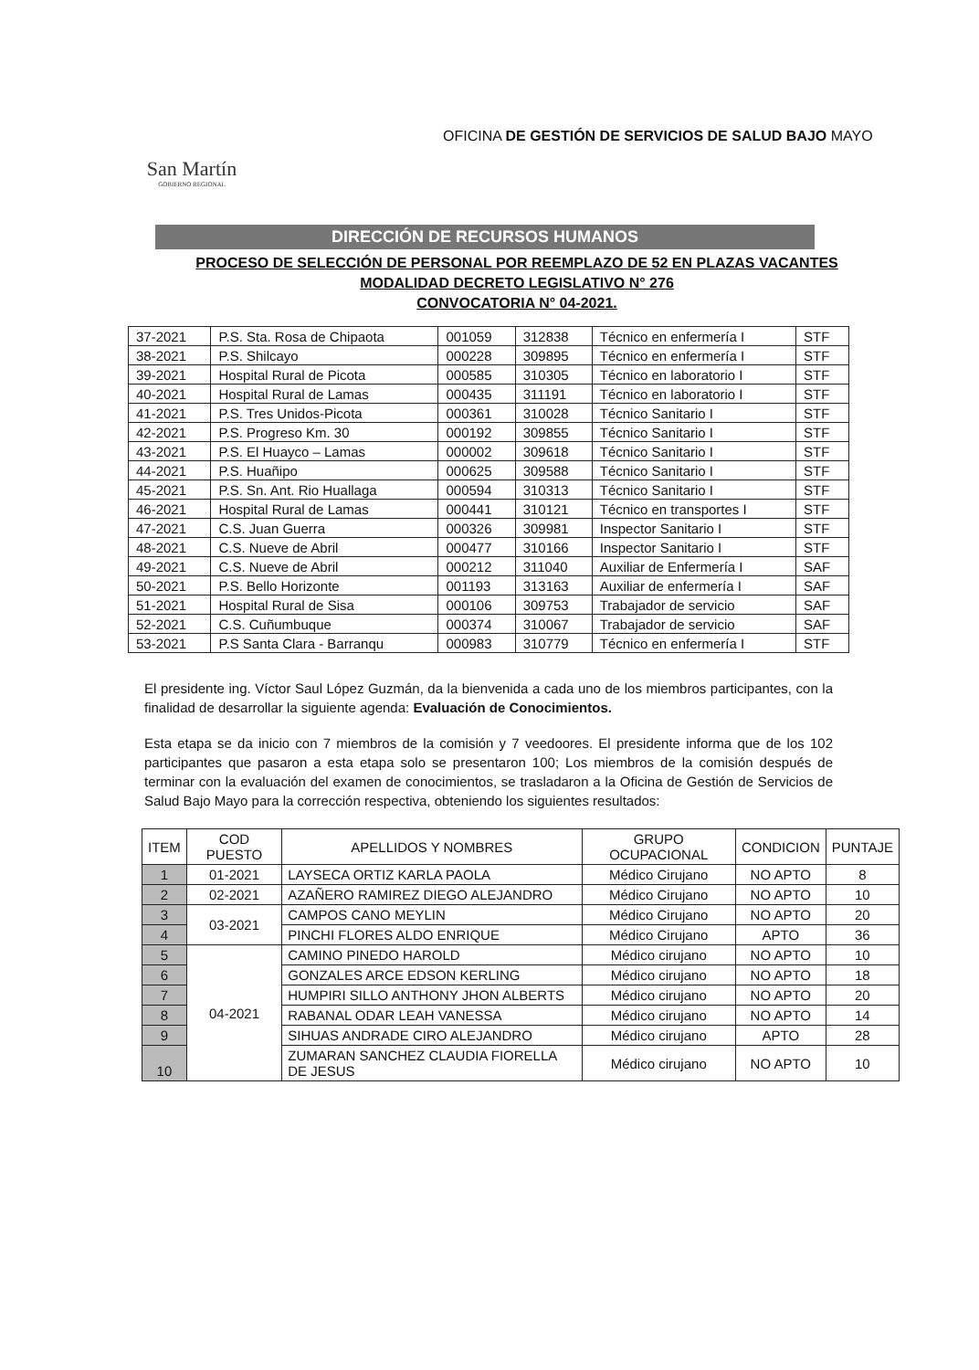San Martín
GOBIERNO REGIONAL
OFICINA DE GESTIÓN DE SERVICIOS DE SALUD BAJO MAYO
DIRECCIÓN DE RECURSOS HUMANOS
PROCESO DE SELECCIÓN DE PERSONAL POR REEMPLAZO DE 52 EN PLAZAS VACANTES
MODALIDAD DECRETO LEGISLATIVO N° 276
CONVOCATORIA N° 04-2021.
| 37-2021 | P.S. Sta. Rosa de Chipaota | 001059 | 312838 | Técnico en enfermería I | STF |
| 38-2021 | P.S. Shilcayo | 000228 | 309895 | Técnico en enfermería I | STF |
| 39-2021 | Hospital Rural de Picota | 000585 | 310305 | Técnico en laboratorio I | STF |
| 40-2021 | Hospital Rural de Lamas | 000435 | 311191 | Técnico en laboratorio I | STF |
| 41-2021 | P.S. Tres Unidos-Picota | 000361 | 310028 | Técnico Sanitario I | STF |
| 42-2021 | P.S. Progreso Km. 30 | 000192 | 309855 | Técnico Sanitario I | STF |
| 43-2021 | P.S. El Huayco – Lamas | 000002 | 309618 | Técnico Sanitario I | STF |
| 44-2021 | P.S. Huañipo | 000625 | 309588 | Técnico Sanitario I | STF |
| 45-2021 | P.S. Sn. Ant. Rio Huallaga | 000594 | 310313 | Técnico Sanitario I | STF |
| 46-2021 | Hospital Rural de Lamas | 000441 | 310121 | Técnico en transportes I | STF |
| 47-2021 | C.S. Juan Guerra | 000326 | 309981 | Inspector Sanitario I | STF |
| 48-2021 | C.S. Nueve de Abril | 000477 | 310166 | Inspector Sanitario I | STF |
| 49-2021 | C.S. Nueve de Abril | 000212 | 311040 | Auxiliar de Enfermería I | SAF |
| 50-2021 | P.S. Bello Horizonte | 001193 | 313163 | Auxiliar de enfermería I | SAF |
| 51-2021 | Hospital Rural de Sisa | 000106 | 309753 | Trabajador de servicio | SAF |
| 52-2021 | C.S. Cuñumbuque | 000374 | 310067 | Trabajador de servicio | SAF |
| 53-2021 | P.S Santa Clara - Barranqu | 000983 | 310779 | Técnico en enfermería I | STF |
El presidente ing. Víctor Saul López Guzmán, da la bienvenida a cada uno de los miembros participantes, con la finalidad de desarrollar la siguiente agenda: Evaluación de Conocimientos.
Esta etapa se da inicio con 7 miembros de la comisión y 7 veedoores. El presidente informa que de los 102 participantes que pasaron a esta etapa solo se presentaron 100; Los miembros de la comisión después de terminar con la evaluación del examen de conocimientos, se trasladaron a la Oficina de Gestión de Servicios de Salud Bajo Mayo para la corrección respectiva, obteniendo los siguientes resultados:
| ITEM | COD PUESTO | APELLIDOS Y NOMBRES | GRUPO OCUPACIONAL | CONDICION | PUNTAJE |
| --- | --- | --- | --- | --- | --- |
| 1 | 01-2021 | LAYSECA ORTIZ KARLA PAOLA | Médico Cirujano | NO APTO | 8 |
| 2 | 02-2021 | AZAÑERO RAMIREZ DIEGO ALEJANDRO | Médico Cirujano | NO APTO | 10 |
| 3 | 03-2021 | CAMPOS CANO MEYLIN | Médico Cirujano | NO APTO | 20 |
| 4 | | PINCHI FLORES ALDO ENRIQUE | Médico Cirujano | APTO | 36 |
| 5 | 04-2021 | CAMINO PINEDO HAROLD | Médico cirujano | NO APTO | 10 |
| 6 | | GONZALES ARCE EDSON KERLING | Médico cirujano | NO APTO | 18 |
| 7 | | HUMPIRI SILLO ANTHONY JHON ALBERTS | Médico cirujano | NO APTO | 20 |
| 8 | | RABANAL ODAR LEAH VANESSA | Médico cirujano | NO APTO | 14 |
| 9 | | SIHUAS ANDRADE CIRO ALEJANDRO | Médico cirujano | APTO | 28 |
| 10 | | ZUMARAN SANCHEZ CLAUDIA FIORELLA DE JESUS | Médico cirujano | NO APTO | 10 |